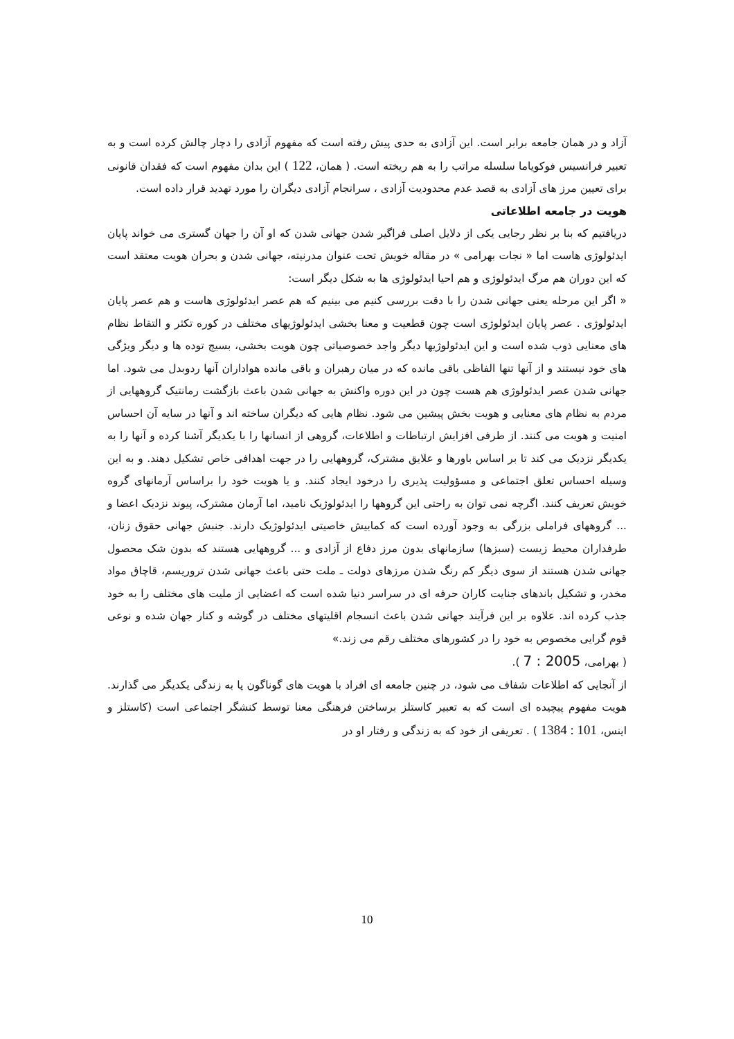آزاد و در همان جامعه برابر است. این آزادی به حدی پیش رفته است که مفهوم آزادی را دچار چالش کرده است و به تعبیر فرانسیس فوکویاما سلسله مراتب را به هم ریخته است. ( همان، 122 ) این بدان مفهوم است که فقدان قانونی برای تعیین مرز های آزادی به قصد عدم محدودیت آزادی ، سرانجام آزادی دیگران را مورد تهدید قرار داده است.
هویت در جامعه اطلاعاتی
دریافتیم که بنا بر نظر رجایی یکی از دلایل اصلی فراگیر شدن جهانی شدن که او آن را جهان گستری می خواند پایان ایدئولوژی هاست اما « نجات بهرامی » در مقاله خویش تحت عنوان مدرنیته، جهانی شدن و بحران هویت معتقد است که این دوران هم مرگ ایدئولوژی و هم احیا ایدئولوژی ها به شکل دیگر است:
« اگر این مرحله یعنی جهانی شدن را با دقت بررسی کنیم می بینیم که هم عصر ایدئولوژی هاست و هم عصر پایان ایدئولوژی . عصر پایان ایدئولوژی است چون قطعیت و معنا بخشی ایدئولوژیهای مختلف در کوره تکثر و التقاط نظام های معنایی ذوب شده است و این ایدئولوژیها دیگر واجد خصوصیاتی چون هویت بخشی، بسیج توده ها و دیگر ویژگی های خود نیستند و از آنها تنها الفاظی باقی مانده که در میان رهبران و باقی مانده هواداران آنها ردوبدل می شود. اما جهانی شدن عصر ایدئولوژی هم هست چون در این دوره واکنش به جهانی شدن باعث بازگشت رمانتیک گروههایی از مردم به نظام های معنایی و هویت بخش پیشین می شود. نظام هایی که دیگران ساخته اند و آنها در سایه آن احساس امنیت و هویت می کنند. از طرفی افزایش ارتباطات و اطلاعات، گروهی از انسانها را با یکدیگر آشنا کرده و آنها را به یکدیگر نزدیک می کند تا بر اساس باورها و علایق مشترک، گروههایی را در جهت اهدافی خاص تشکیل دهند. و به این وسیله احساس تعلق اجتماعی و مسؤولیت پذیری را درخود ایجاد کنند. و یا هویت خود را براساس آرمانهای گروه خویش تعریف کنند. اگرچه نمی توان به راحتی این گروهها را ایدئولوژیک نامید، اما آرمان مشترک، پیوند نزدیک اعضا و ... گروههای فراملی بزرگی به وجود آورده است که کمابیش خاصیتی ایدئولوژیک دارند. جنبش جهانی حقوق زنان، طرفداران محیط زیست (سبزها) سازمانهای بدون مرز دفاع از آزادی و ... گروههایی هستند که بدون شک محصول جهانی شدن هستند از سوی دیگر کم رنگ شدن مرزهای دولت ـ ملت حتی باعث جهانی شدن تروریسم، قاچاق مواد مخدر، و تشکیل باندهای جنایت کاران حرفه ای در سراسر دنیا شده است که اعضایی از ملیت های مختلف را به خود جذب کرده اند. علاوه بر این فرآیند جهانی شدن باعث انسجام اقلیتهای مختلف در گوشه و کنار جهان شده و نوعی قوم گرایی مخصوص به خود را در کشورهای مختلف رقم می زند.»
( بهرامی، 2005 : 7 ).
از آنجایی که اطلاعات شفاف می شود، در چنین جامعه ای افراد با هویت های گوناگون پا به زندگی یکدیگر می گذارند. هویت مفهوم پیچیده ای است که به تعبیر کاستلز برساختن فرهنگی معنا توسط کنشگر اجتماعی است (کاستلز و اینس، 101 : 1384 ) . تعریفی از خود که به زندگی و رفتار او در
10